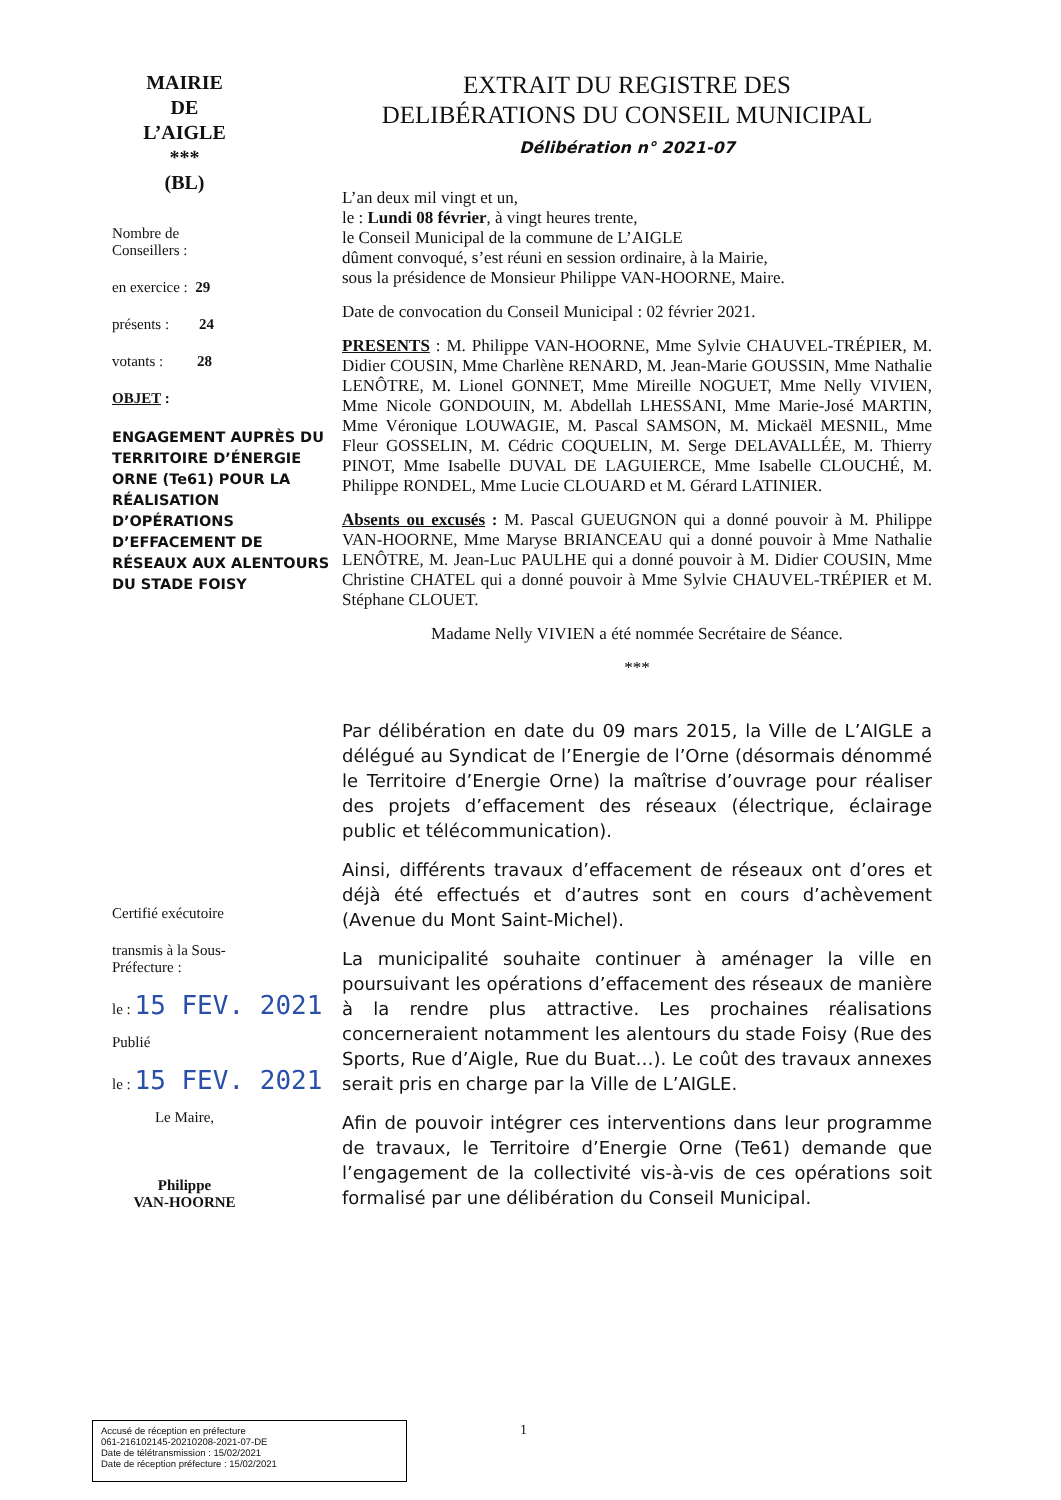MAIRIE
DE
L’AIGLE
***
(BL)
Nombre de
Conseillers :
en exercice : 29
présents : 24
votants : 28
OBJET :
ENGAGEMENT AUPRÈS DU TERRITOIRE D’ÉNERGIE ORNE (Te61) POUR LA RÉALISATION D’OPÉRATIONS D’EFFACEMENT DE RÉSEAUX AUX ALENTOURS DU STADE FOISY
Certifié exécutoire
transmis à la Sous-
Préfecture :
le : 15 FEV. 2021
Publié
le : 15 FEV. 2021
Le Maire,
Philippe
VAN-HOORNE
EXTRAIT DU REGISTRE DES
DELIBÉRATIONS DU CONSEIL MUNICIPAL
Délibération n° 2021-07
L’an deux mil vingt et un,
le : Lundi 08 février, à vingt heures trente,
le Conseil Municipal de la commune de L’AIGLE
dûment convoqué, s’est réuni en session ordinaire, à la Mairie,
sous la présidence de Monsieur Philippe VAN-HOORNE, Maire.
Date de convocation du Conseil Municipal : 02 février 2021.
PRESENTS : M. Philippe VAN-HOORNE, Mme Sylvie CHAUVEL-TRÉPIER, M. Didier COUSIN, Mme Charlène RENARD, M. Jean-Marie GOUSSIN, Mme Nathalie LENÔTRE, M. Lionel GONNET, Mme Mireille NOGUET, Mme Nelly VIVIEN, Mme Nicole GONDOUIN, M. Abdellah LHESSANI, Mme Marie-José MARTIN, Mme Véronique LOUWAGIE, M. Pascal SAMSON, M. Mickaël MESNIL, Mme Fleur GOSSELIN, M. Cédric COQUELIN, M. Serge DELAVALLÉE, M. Thierry PINOT, Mme Isabelle DUVAL DE LAGUIERCE, Mme Isabelle CLOUCHÉ, M. Philippe RONDEL, Mme Lucie CLOUARD et M. Gérard LATINIER.
Absents ou excusés : M. Pascal GUEUGNON qui a donné pouvoir à M. Philippe VAN-HOORNE, Mme Maryse BRIANCEAU qui a donné pouvoir à Mme Nathalie LENÔTRE, M. Jean-Luc PAULHE qui a donné pouvoir à M. Didier COUSIN, Mme Christine CHATEL qui a donné pouvoir à Mme Sylvie CHAUVEL-TRÉPIER et M. Stéphane CLOUET.
Madame Nelly VIVIEN a été nommée Secrétaire de Séance.
***
Par délibération en date du 09 mars 2015, la Ville de L’AIGLE a délégué au Syndicat de l’Energie de l’Orne (désormais dénommé le Territoire d’Energie Orne) la maîtrise d’ouvrage pour réaliser des projets d’effacement des réseaux (électrique, éclairage public et télécommunication).
Ainsi, différents travaux d’effacement de réseaux ont d’ores et déjà été effectués et d’autres sont en cours d’achèvement (Avenue du Mont Saint-Michel).
La municipalité souhaite continuer à aménager la ville en poursuivant les opérations d’effacement des réseaux de manière à la rendre plus attractive. Les prochaines réalisations concerneraient notamment les alentours du stade Foisy (Rue des Sports, Rue d’Aigle, Rue du Buat…). Le coût des travaux annexes serait pris en charge par la Ville de L’AIGLE.
Afin de pouvoir intégrer ces interventions dans leur programme de travaux, le Territoire d’Energie Orne (Te61) demande que l’engagement de la collectivité vis-à-vis de ces opérations soit formalisé par une délibération du Conseil Municipal.
Accusé de réception en préfecture
061-216102145-20210208-2021-07-DE
Date de télétransmission : 15/02/2021
Date de réception préfecture : 15/02/2021
1